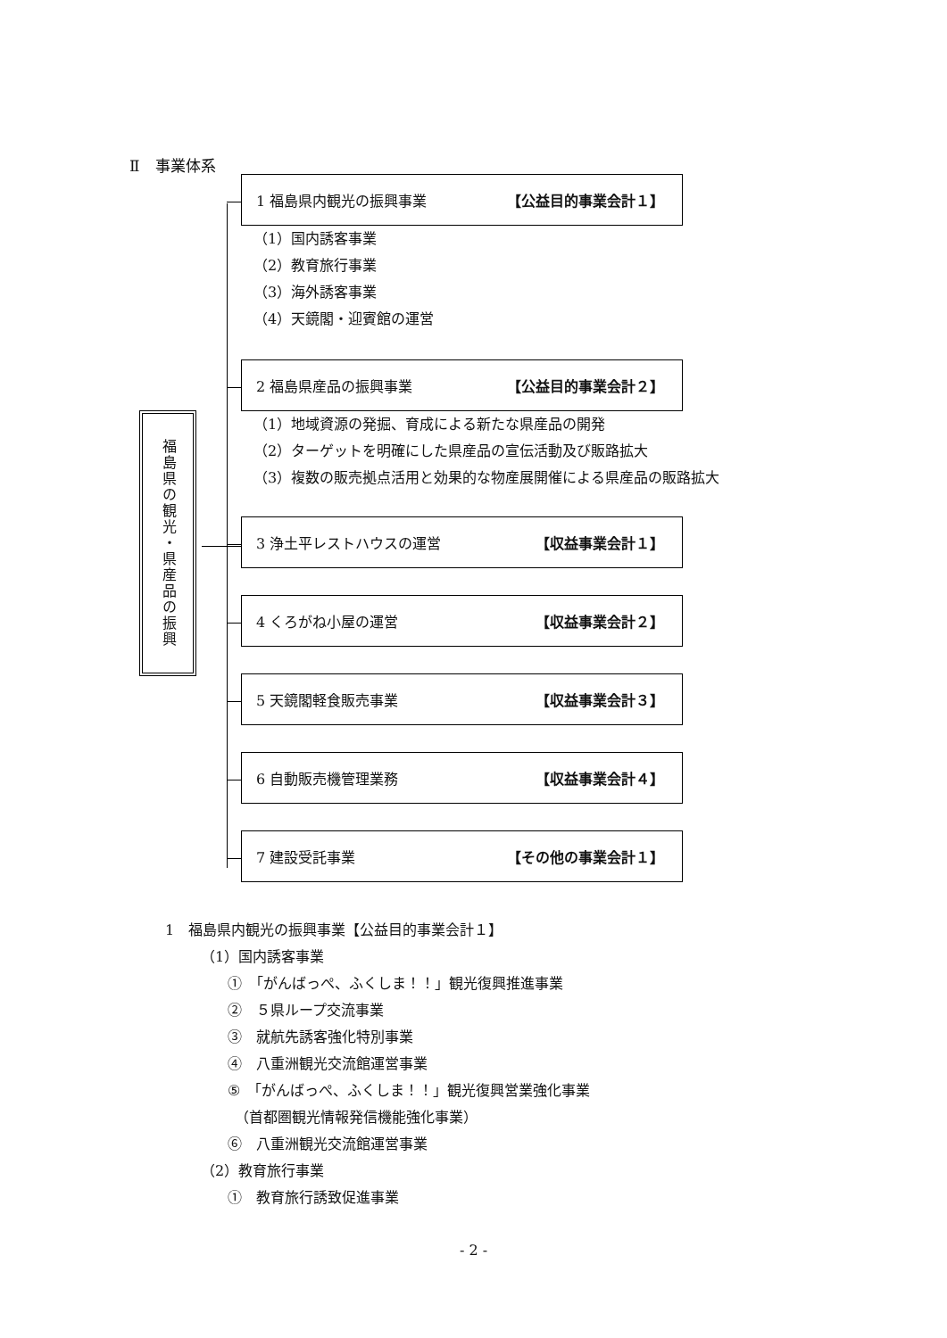Ⅱ　事業体系
福島県の観光・県産品の振興
1 福島県内観光の振興事業 【公益目的事業会計１】
（1）国内誘客事業
（2）教育旅行事業
（3）海外誘客事業
（4）天鏡閣・迎賓館の運営
2 福島県産品の振興事業 【公益目的事業会計２】
（1）地域資源の発掘、育成による新たな県産品の開発
（2）ターゲットを明確にした県産品の宣伝活動及び販路拡大
（3）複数の販売拠点活用と効果的な物産展開催による県産品の販路拡大
3 浄土平レストハウスの運営 【収益事業会計１】
4 くろがね小屋の運営 【収益事業会計２】
5 天鏡閣軽食販売事業 【収益事業会計３】
6 自動販売機管理業務 【収益事業会計４】
7 建設受託事業 【その他の事業会計１】
1　福島県内観光の振興事業【公益目的事業会計１】
（1）国内誘客事業
①　「がんばっぺ、ふくしま！！」観光復興推進事業
②　５県ループ交流事業
③　就航先誘客強化特別事業
④　八重洲観光交流館運営事業
⑤　「がんばっぺ、ふくしま！！」観光復興営業強化事業
　（首都圏観光情報発信機能強化事業）
⑥　八重洲観光交流館運営事業
（2）教育旅行事業
①　教育旅行誘致促進事業
- 2 -